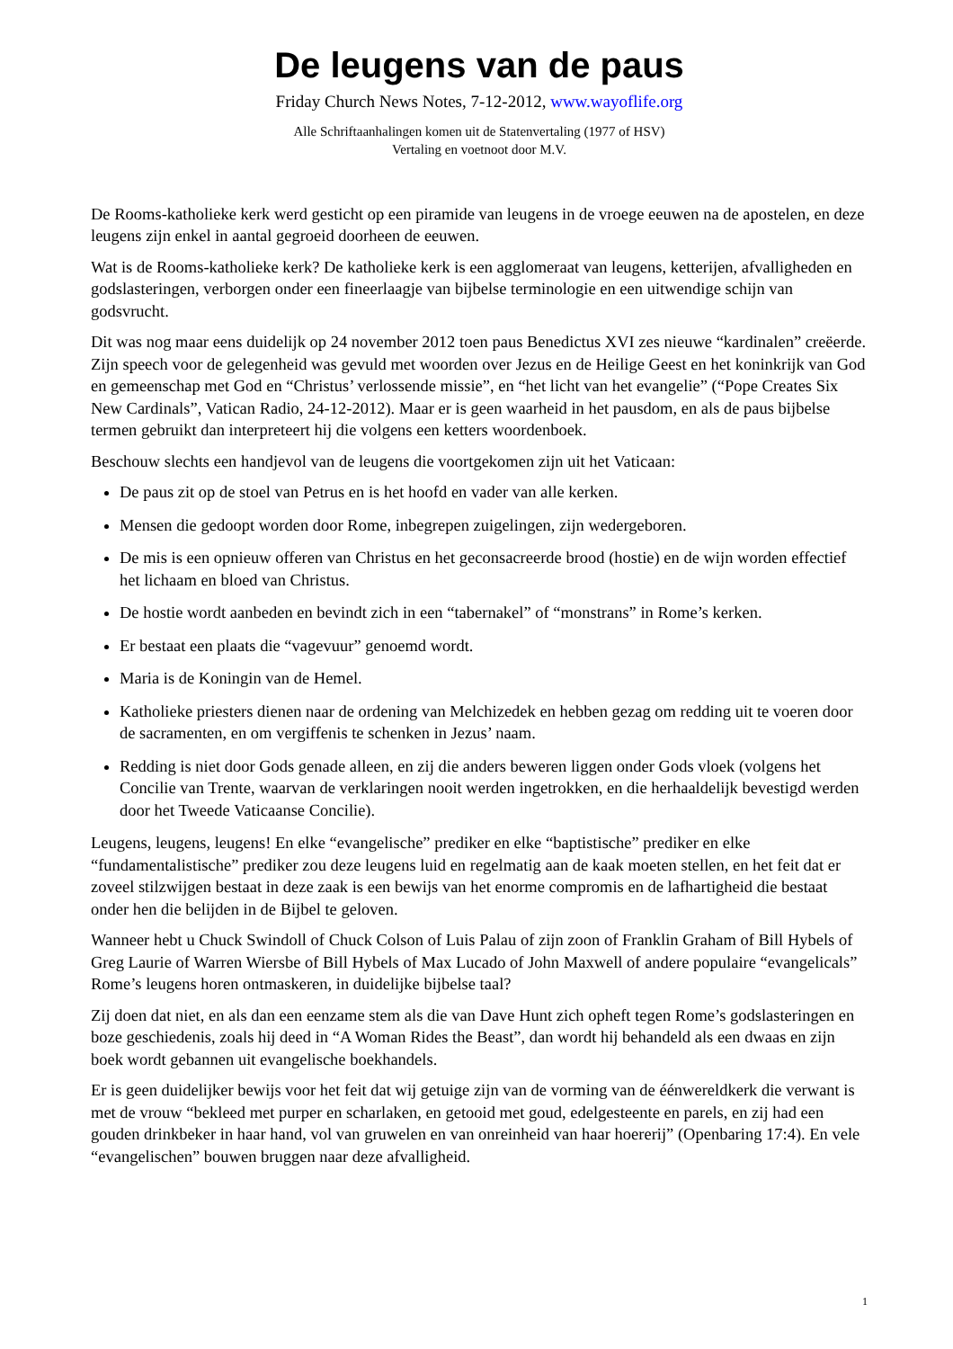De leugens van de paus
Friday Church News Notes, 7-12-2012, www.wayoflife.org
Alle Schriftaanhalingen komen uit de Statenvertaling (1977 of HSV)
Vertaling en voetnoot door M.V.
De Rooms-katholieke kerk werd gesticht op een piramide van leugens in de vroege eeuwen na de apostelen, en deze leugens zijn enkel in aantal gegroeid doorheen de eeuwen.
Wat is de Rooms-katholieke kerk? De katholieke kerk is een agglomeraat van leugens, ketterijen, afvalligheden en godslasteringen, verborgen onder een fineerlaagje van bijbelse terminologie en een uitwendige schijn van godsvrucht.
Dit was nog maar eens duidelijk op 24 november 2012 toen paus Benedictus XVI zes nieuwe “kardinalen” creëerde. Zijn speech voor de gelegenheid was gevuld met woorden over Jezus en de Heilige Geest en het koninkrijk van God en gemeenschap met God en “Christus’ verlossende missie”, en “het licht van het evangelie” (“Pope Creates Six New Cardinals”, Vatican Radio, 24-12-2012). Maar er is geen waarheid in het pausdom, en als de paus bijbelse termen gebruikt dan interpreteert hij die volgens een ketters woordenboek.
Beschouw slechts een handjevol van de leugens die voortgekomen zijn uit het Vaticaan:
De paus zit op de stoel van Petrus en is het hoofd en vader van alle kerken.
Mensen die gedoopt worden door Rome, inbegrepen zuigelingen, zijn wedergeboren.
De mis is een opnieuw offeren van Christus en het geconsacreerde brood (hostie) en de wijn worden effectief het lichaam en bloed van Christus.
De hostie wordt aanbeden en bevindt zich in een “tabernakel” of “monstrans” in Rome’s kerken.
Er bestaat een plaats die “vagevuur” genoemd wordt.
Maria is de Koningin van de Hemel.
Katholieke priesters dienen naar de ordening van Melchizedek en hebben gezag om redding uit te voeren door de sacramenten, en om vergiffenis te schenken in Jezus’ naam.
Redding is niet door Gods genade alleen, en zij die anders beweren liggen onder Gods vloek (volgens het Concilie van Trente, waarvan de verklaringen nooit werden ingetrokken, en die herhaaldelijk bevestigd werden door het Tweede Vaticaanse Concilie).
Leugens, leugens, leugens! En elke “evangelische” prediker en elke “baptistische” prediker en elke “fundamentalistische” prediker zou deze leugens luid en regelmatig aan de kaak moeten stellen, en het feit dat er zoveel stilzwijgen bestaat in deze zaak is een bewijs van het enorme compromis en de lafhartigheid die bestaat onder hen die belijden in de Bijbel te geloven.
Wanneer hebt u Chuck Swindoll of Chuck Colson of Luis Palau of zijn zoon of Franklin Graham of Bill Hybels of Greg Laurie of Warren Wiersbe of Bill Hybels of Max Lucado of John Maxwell of andere populaire “evangelicals” Rome’s leugens horen ontmaskeren, in duidelijke bijbelse taal?
Zij doen dat niet, en als dan een eenzame stem als die van Dave Hunt zich opheft tegen Rome’s godslasteringen en boze geschiedenis, zoals hij deed in “A Woman Rides the Beast”, dan wordt hij behandeld als een dwaas en zijn boek wordt gebannen uit evangelische boekhandels.
Er is geen duidelijker bewijs voor het feit dat wij getuige zijn van de vorming van de éénwereldkerk die verwant is met de vrouw “bekleed met purper en scharlaken, en getooid met goud, edelgesteente en parels, en zij had een gouden drinkbeker in haar hand, vol van gruwelen en van onreinheid van haar hoererij” (Openbaring 17:4). En vele “evangelischen” bouwen bruggen naar deze afvalligheid.
1